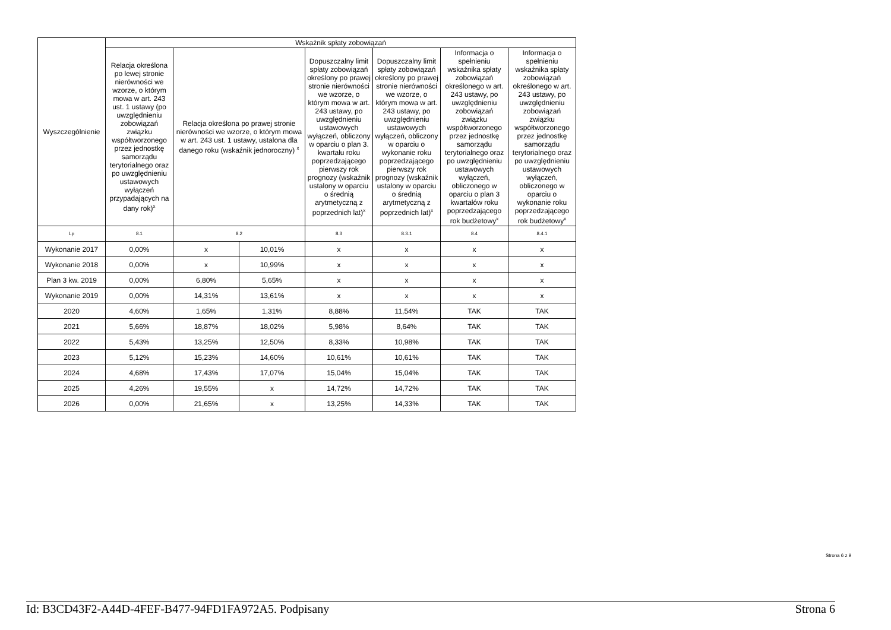| Wyszczególnienie | Wskaźnik spłaty zobowiązań | | | | | | |
| --- | --- | --- | --- | --- | --- | --- | --- |
| | Relacja określona po lewej stronie nierówności we wzorze, o którym mowa w art. 243 ust. 1 ustawy (po uwzględnieniu zobowiązań związku współtworzonego przez jednostkę samorządu terytorialnego oraz po uwzględnieniu ustawowych wyłączeń przypadających na dany rok)<sup>x</sup> | Relacja określona po prawej stronie nierówności we wzorze, o którym mowa w art. 243 ust. 1 ustawy, ustalona dla danego roku (wskaźnik jednoroczny) <sup>x</sup> | | Dopuszczalny limit spłaty zobowiązań określony po prawej stronie nierówności we wzorze, o którym mowa w art. 243 ustawy, po uwzględnieniu ustawowych wyłączeń, obliczony w oparciu o plan 3. kwartału roku poprzedzającego pierwszy rok prognozy (wskaźnik ustalony w oparciu o średnią arytmetyczną z poprzednich lat)<sup>x</sup> | Dopuszczalny limit spłaty zobowiązań określony po prawej stronie nierówności we wzorze, o którym mowa w art. 243 ustawy, po uwzględnieniu ustawowych wyłączeń, obliczony w oparciu o wykonanie roku poprzedzającego pierwszy rok prognozy (wskaźnik ustalony w oparciu o średnią arytmetyczną z poprzednich lat)<sup>x</sup> | Informacja o spełnieniu wskaźnika spłaty zobowiązań określonego w art. 243 ustawy, po uwzględnieniu zobowiązań związku współtworzonego przez jednostkę samorządu terytorialnego oraz po uwzględnieniu ustawowych wyłączeń, obliczonego w oparciu o plan 3 kwartałów roku poprzedzającego rok budżetowy<sup>x</sup> | Informacja o spełnieniu wskaźnika spłaty zobowiązań określonego w art. 243 ustawy, po uwzględnieniu zobowiązań związku współtworzonego przez jednostkę samorządu terytorialnego oraz po uwzględnieniu ustawowych wyłączeń, obliczonego w oparciu o wykonanie roku poprzedzającego rok budżetowy<sup>x</sup> |
| Lp | 8.1 | 8.2 | | 8.3 | 8.3.1 | 8.4 | 8.4.1 |
| Wykonanie 2017 | 0,00% | x | 10,01% | x | x | x | x |
| Wykonanie 2018 | 0,00% | x | 10,99% | x | x | x | x |
| Plan 3 kw. 2019 | 0,00% | 6,80% | 5,65% | x | x | x | x |
| Wykonanie 2019 | 0,00% | 14,31% | 13,61% | x | x | x | x |
| 2020 | 4,60% | 1,65% | 1,31% | 8,88% | 11,54% | TAK | TAK |
| 2021 | 5,66% | 18,87% | 18,02% | 5,98% | 8,64% | TAK | TAK |
| 2022 | 5,43% | 13,25% | 12,50% | 8,33% | 10,98% | TAK | TAK |
| 2023 | 5,12% | 15,23% | 14,60% | 10,61% | 10,61% | TAK | TAK |
| 2024 | 4,68% | 17,43% | 17,07% | 15,04% | 15,04% | TAK | TAK |
| 2025 | 4,26% | 19,55% | x | 14,72% | 14,72% | TAK | TAK |
| 2026 | 0,00% | 21,65% | x | 13,25% | 14,33% | TAK | TAK |
Strona 6 z 9
Id: B3CD43F2-A44D-4FEF-B477-94FD1FA972A5. Podpisany Strona 6